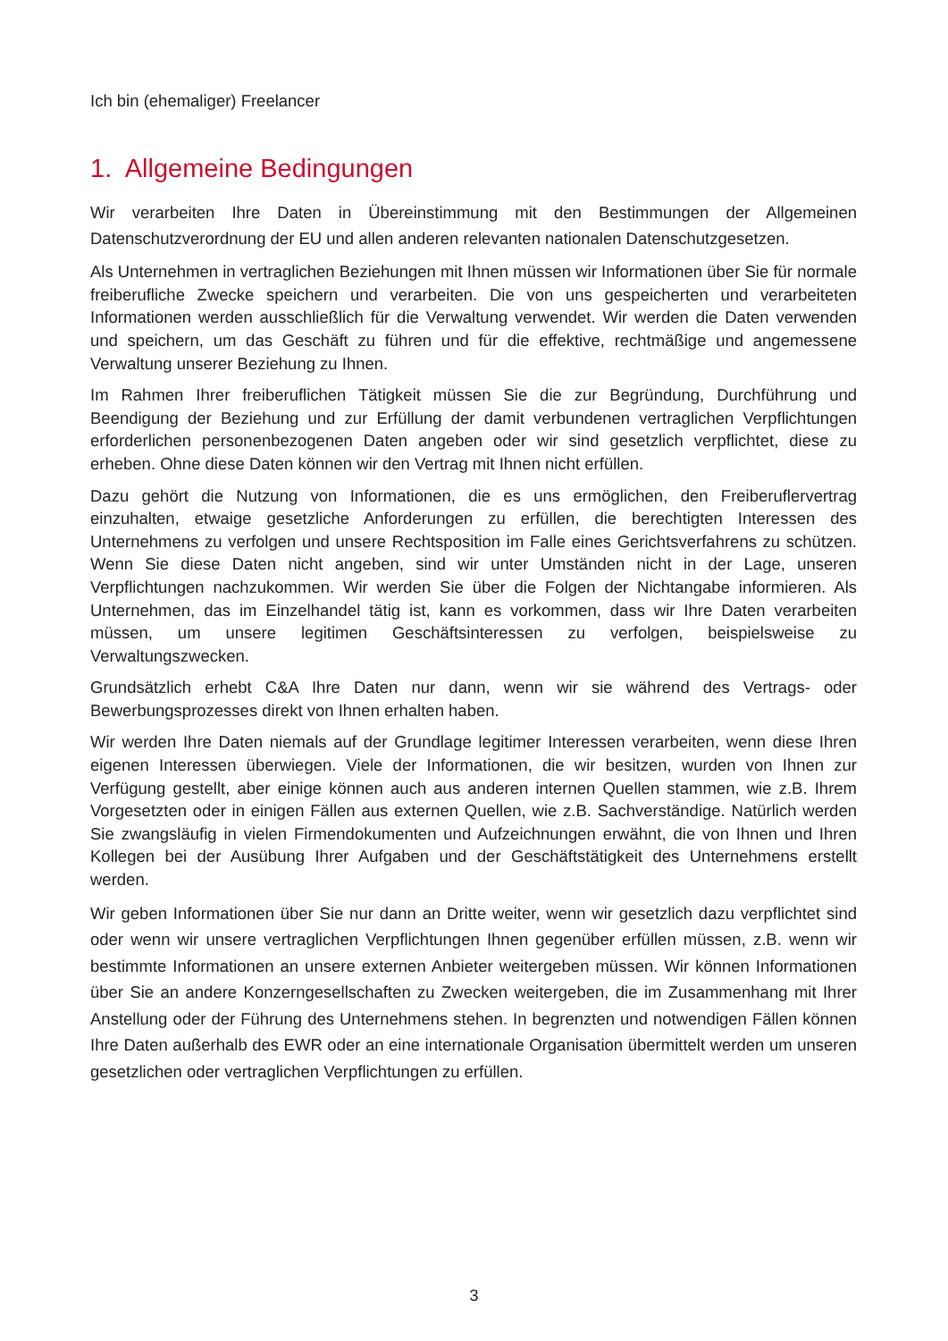Ich bin (ehemaliger) Freelancer
1. Allgemeine Bedingungen
Wir verarbeiten Ihre Daten in Übereinstimmung mit den Bestimmungen der Allgemeinen Datenschutzverordnung der EU und allen anderen relevanten nationalen Datenschutzgesetzen.
Als Unternehmen in vertraglichen Beziehungen mit Ihnen müssen wir Informationen über Sie für normale freiberufliche Zwecke speichern und verarbeiten. Die von uns gespeicherten und verarbeiteten Informationen werden ausschließlich für die Verwaltung verwendet. Wir werden die Daten verwenden und speichern, um das Geschäft zu führen und für die effektive, rechtmäßige und angemessene Verwaltung unserer Beziehung zu Ihnen.
Im Rahmen Ihrer freiberuflichen Tätigkeit müssen Sie die zur Begründung, Durchführung und Beendigung der Beziehung und zur Erfüllung der damit verbundenen vertraglichen Verpflichtungen erforderlichen personenbezogenen Daten angeben oder wir sind gesetzlich verpflichtet, diese zu erheben. Ohne diese Daten können wir den Vertrag mit Ihnen nicht erfüllen.
Dazu gehört die Nutzung von Informationen, die es uns ermöglichen, den Freiberuflervertrag einzuhalten, etwaige gesetzliche Anforderungen zu erfüllen, die berechtigten Interessen des Unternehmens zu verfolgen und unsere Rechtsposition im Falle eines Gerichtsverfahrens zu schützen. Wenn Sie diese Daten nicht angeben, sind wir unter Umständen nicht in der Lage, unseren Verpflichtungen nachzukommen. Wir werden Sie über die Folgen der Nichtangabe informieren. Als Unternehmen, das im Einzelhandel tätig ist, kann es vorkommen, dass wir Ihre Daten verarbeiten müssen, um unsere legitimen Geschäftsinteressen zu verfolgen, beispielsweise zu Verwaltungszwecken.
Grundsätzlich erhebt C&A Ihre Daten nur dann, wenn wir sie während des Vertrags- oder Bewerbungsprozesses direkt von Ihnen erhalten haben.
Wir werden Ihre Daten niemals auf der Grundlage legitimer Interessen verarbeiten, wenn diese Ihren eigenen Interessen überwiegen. Viele der Informationen, die wir besitzen, wurden von Ihnen zur Verfügung gestellt, aber einige können auch aus anderen internen Quellen stammen, wie z.B. Ihrem Vorgesetzten oder in einigen Fällen aus externen Quellen, wie z.B. Sachverständige. Natürlich werden Sie zwangsläufig in vielen Firmendokumenten und Aufzeichnungen erwähnt, die von Ihnen und Ihren Kollegen bei der Ausübung Ihrer Aufgaben und der Geschäftstätigkeit des Unternehmens erstellt werden.
Wir geben Informationen über Sie nur dann an Dritte weiter, wenn wir gesetzlich dazu verpflichtet sind oder wenn wir unsere vertraglichen Verpflichtungen Ihnen gegenüber erfüllen müssen, z.B. wenn wir bestimmte Informationen an unsere externen Anbieter weitergeben müssen. Wir können Informationen über Sie an andere Konzerngesellschaften zu Zwecken weitergeben, die im Zusammenhang mit Ihrer Anstellung oder der Führung des Unternehmens stehen. In begrenzten und notwendigen Fällen können Ihre Daten außerhalb des EWR oder an eine internationale Organisation übermittelt werden um unseren gesetzlichen oder vertraglichen Verpflichtungen zu erfüllen.
3